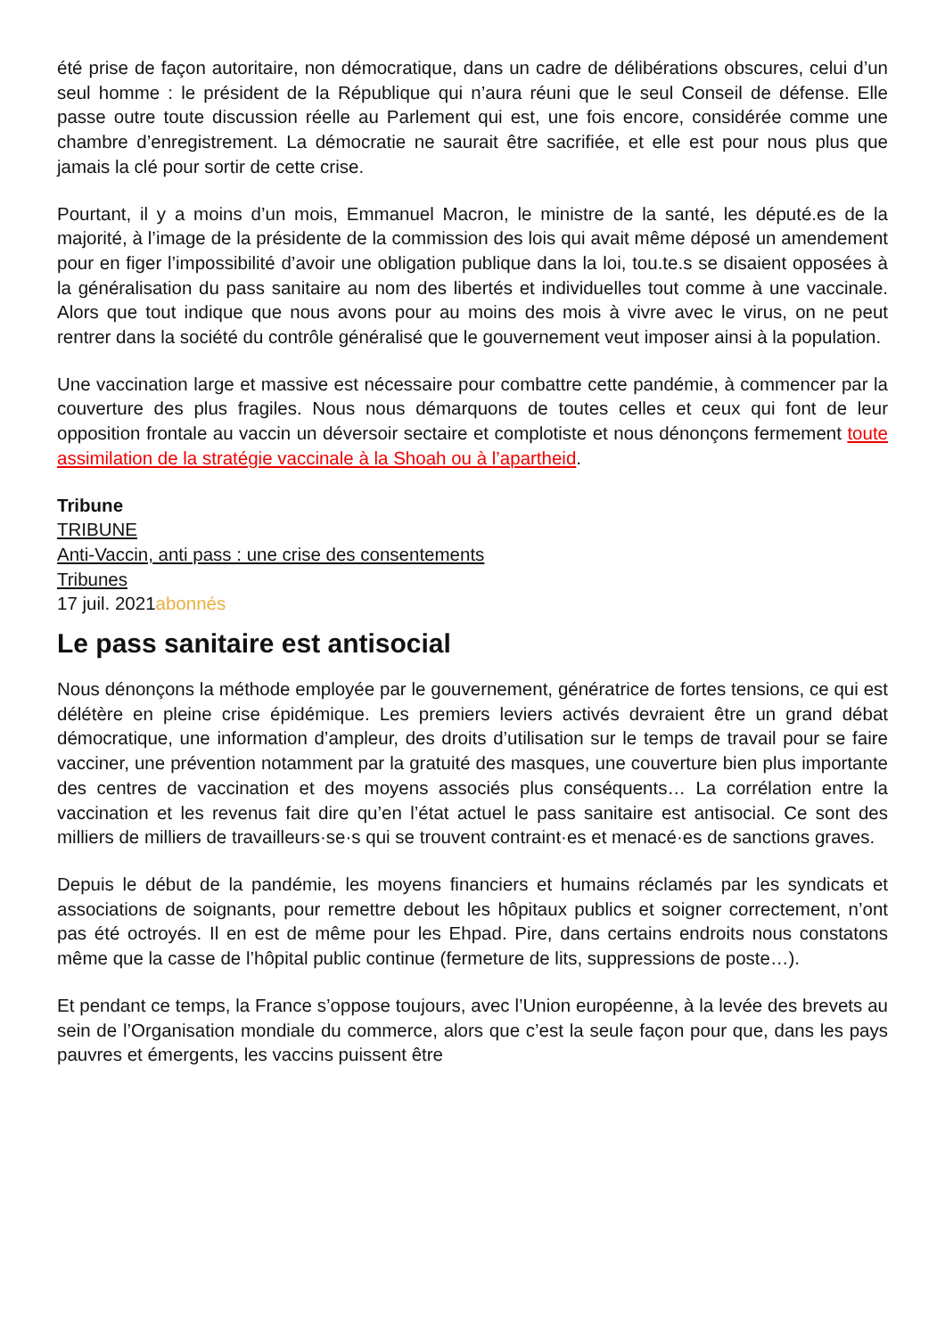été prise de façon autoritaire, non démocratique, dans un cadre de délibérations obscures, celui d’un seul homme : le président de la République qui n’aura réuni que le seul Conseil de défense. Elle passe outre toute discussion réelle au Parlement qui est, une fois encore, considérée comme une chambre d’enregistrement. La démocratie ne saurait être sacrifiée, et elle est pour nous plus que jamais la clé pour sortir de cette crise.
Pourtant, il y a moins d’un mois, Emmanuel Macron, le ministre de la santé, les député.es de la majorité, à l’image de la présidente de la commission des lois qui avait même déposé un amendement pour en figer l’impossibilité d’avoir une obligation publique dans la loi, tou.te.s se disaient opposées à la généralisation du pass sanitaire au nom des libertés et individuelles tout comme à une vaccinale. Alors que tout indique que nous avons pour au moins des mois à vivre avec le virus, on ne peut rentrer dans la société du contrôle généralisé que le gouvernement veut imposer ainsi à la population.
Une vaccination large et massive est nécessaire pour combattre cette pandémie, à commencer par la couverture des plus fragiles. Nous nous démarquons de toutes celles et ceux qui font de leur opposition frontale au vaccin un déversoir sectaire et complotiste et nous dénonçons fermement toute assimilation de la stratégie vaccinale à la Shoah ou à l’apartheid.
Tribune
TRIBUNE
Anti-Vaccin, anti pass : une crise des consentements
Tribunes
17 juil. 2021abonnés
Le pass sanitaire est antisocial
Nous dénonçons la méthode employée par le gouvernement, génératrice de fortes tensions, ce qui est délétère en pleine crise épidémique. Les premiers leviers activés devraient être un grand débat démocratique, une information d’ampleur, des droits d’utilisation sur le temps de travail pour se faire vacciner, une prévention notamment par la gratuité des masques, une couverture bien plus importante des centres de vaccination et des moyens associés plus conséquents… La corrélation entre la vaccination et les revenus fait dire qu’en l’état actuel le pass sanitaire est antisocial. Ce sont des milliers de milliers de travailleurs·se·s qui se trouvent contraint·es et menacé·es de sanctions graves.
Depuis le début de la pandémie, les moyens financiers et humains réclamés par les syndicats et associations de soignants, pour remettre debout les hôpitaux publics et soigner correctement, n’ont pas été octroyés. Il en est de même pour les Ehpad. Pire, dans certains endroits nous constatons même que la casse de l’hôpital public continue (fermeture de lits, suppressions de poste…).
Et pendant ce temps, la France s’oppose toujours, avec l’Union européenne, à la levée des brevets au sein de l’Organisation mondiale du commerce, alors que c’est la seule façon pour que, dans les pays pauvres et émergents, les vaccins puissent être